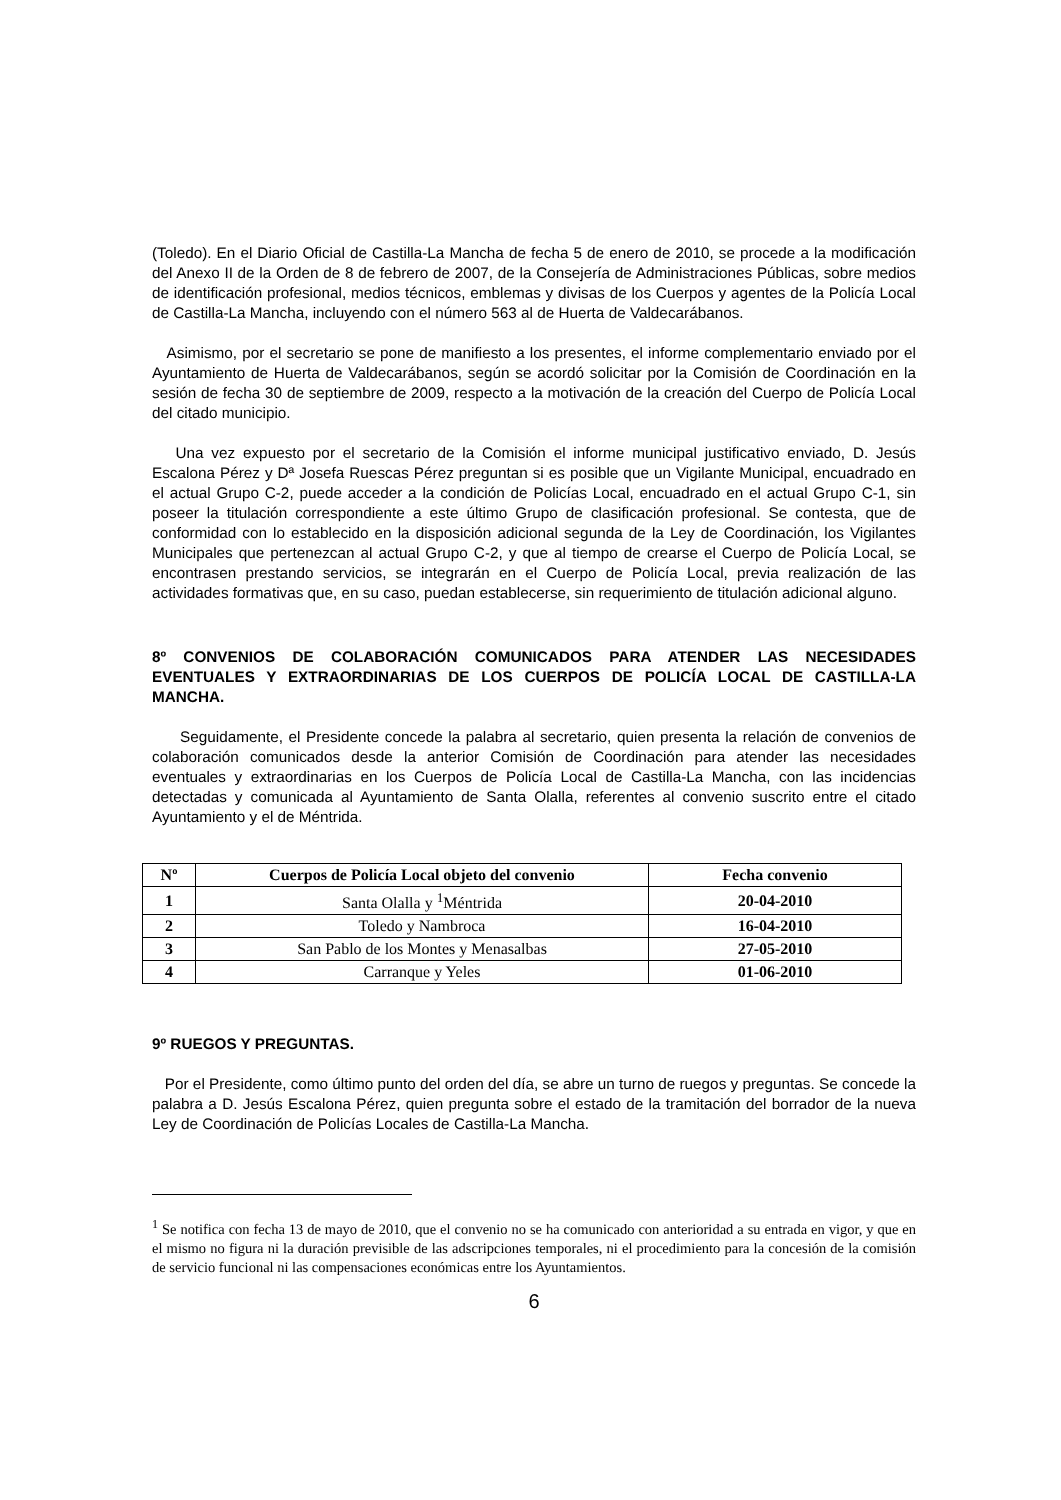(Toledo). En el Diario Oficial de Castilla-La Mancha de fecha 5 de enero de 2010, se procede a la modificación del Anexo II de la Orden de 8 de febrero de 2007, de la Consejería de Administraciones Públicas, sobre medios de identificación profesional, medios técnicos, emblemas y divisas de los Cuerpos y agentes de la Policía Local de Castilla-La Mancha, incluyendo con el número 563 al de Huerta de Valdecarábanos.
Asimismo, por el secretario se pone de manifiesto a los presentes, el informe complementario enviado por el Ayuntamiento de Huerta de Valdecarábanos, según se acordó solicitar por la Comisión de Coordinación en la sesión de fecha 30 de septiembre de 2009, respecto a la motivación de la creación del Cuerpo de Policía Local del citado municipio.
Una vez expuesto por el secretario de la Comisión el informe municipal justificativo enviado, D. Jesús Escalona Pérez y Dª Josefa Ruescas Pérez preguntan si es posible que un Vigilante Municipal, encuadrado en el actual Grupo C-2, puede acceder a la condición de Policías Local, encuadrado en el actual Grupo C-1, sin poseer la titulación correspondiente a este último Grupo de clasificación profesional. Se contesta, que de conformidad con lo establecido en la disposición adicional segunda de la Ley de Coordinación, los Vigilantes Municipales que pertenezcan al actual Grupo C-2, y que al tiempo de crearse el Cuerpo de Policía Local, se encontrasen prestando servicios, se integrarán en el Cuerpo de Policía Local, previa realización de las actividades formativas que, en su caso, puedan establecerse, sin requerimiento de titulación adicional alguno.
8º CONVENIOS DE COLABORACIÓN COMUNICADOS PARA ATENDER LAS NECESIDADES EVENTUALES Y EXTRAORDINARIAS DE LOS CUERPOS DE POLICÍA LOCAL DE CASTILLA-LA MANCHA.
Seguidamente, el Presidente concede la palabra al secretario, quien presenta la relación de convenios de colaboración comunicados desde la anterior Comisión de Coordinación para atender las necesidades eventuales y extraordinarias en los Cuerpos de Policía Local de Castilla-La Mancha, con las incidencias detectadas y comunicada al Ayuntamiento de Santa Olalla, referentes al convenio suscrito entre el citado Ayuntamiento y el de Méntrida.
| Nº | Cuerpos de Policía Local objeto del convenio | Fecha convenio |
| --- | --- | --- |
| 1 | Santa Olalla y <sup>1</sup>Méntrida | 20-04-2010 |
| 2 | Toledo y Nambroca | 16-04-2010 |
| 3 | San Pablo de los Montes y Menasalbas | 27-05-2010 |
| 4 | Carranque y Yeles | 01-06-2010 |
9º RUEGOS Y PREGUNTAS.
Por el Presidente, como último punto del orden del día, se abre un turno de ruegos y preguntas. Se concede la palabra a D. Jesús Escalona Pérez, quien pregunta sobre el estado de la tramitación del borrador de la nueva Ley de Coordinación de Policías Locales de Castilla-La Mancha.
<sup>1</sup> Se notifica con fecha 13 de mayo de 2010, que el convenio no se ha comunicado con anterioridad a su entrada en vigor, y que en el mismo no figura ni la duración previsible de las adscripciones temporales, ni el procedimiento para la concesión de la comisión de servicio funcional ni las compensaciones económicas entre los Ayuntamientos.
6